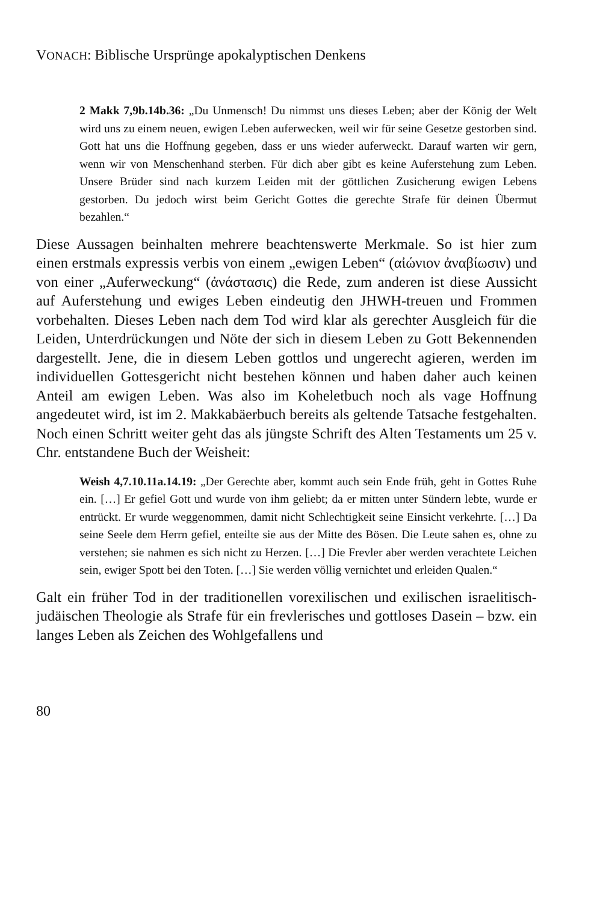VONACH: Biblische Ursprünge apokalyptischen Denkens
2 Makk 7,9b.14b.36: „Du Unmensch! Du nimmst uns dieses Leben; aber der König der Welt wird uns zu einem neuen, ewigen Leben auferwecken, weil wir für seine Gesetze gestorben sind. Gott hat uns die Hoffnung gegeben, dass er uns wieder auferweckt. Darauf warten wir gern, wenn wir von Menschenhand sterben. Für dich aber gibt es keine Auferstehung zum Leben. Unsere Brüder sind nach kurzem Leiden mit der göttlichen Zusicherung ewigen Lebens gestorben. Du jedoch wirst beim Gericht Gottes die gerechte Strafe für deinen Übermut bezahlen.“
Diese Aussagen beinhalten mehrere beachtenswerte Merkmale. So ist hier zum einen erstmals expressis verbis von einem „ewigen Leben“ (αἰώνιον ἀναβίωσιν) und von einer „Auferweckung“ (ἀνάστασις) die Rede, zum anderen ist diese Aussicht auf Auferstehung und ewiges Leben eindeutig den JHWH-treuen und Frommen vorbehalten. Dieses Leben nach dem Tod wird klar als gerechter Ausgleich für die Leiden, Unterdrückungen und Nöte der sich in diesem Leben zu Gott Bekennenden dargestellt. Jene, die in diesem Leben gottlos und ungerecht agieren, werden im individuellen Gottesgericht nicht bestehen können und haben daher auch keinen Anteil am ewigen Leben. Was also im Koheletbuch noch als vage Hoffnung angedeutet wird, ist im 2. Makkabäerbuch bereits als geltende Tatsache festgehalten. Noch einen Schritt weiter geht das als jüngste Schrift des Alten Testaments um 25 v. Chr. entstandene Buch der Weisheit:
Weish 4,7.10.11a.14.19: „Der Gerechte aber, kommt auch sein Ende früh, geht in Gottes Ruhe ein. […] Er gefiel Gott und wurde von ihm geliebt; da er mitten unter Sündern lebte, wurde er entrückt. Er wurde weggenommen, damit nicht Schlechtigkeit seine Einsicht verkehrte. […] Da seine Seele dem Herrn gefiel, enteilte sie aus der Mitte des Bösen. Die Leute sahen es, ohne zu verstehen; sie nahmen es sich nicht zu Herzen. […] Die Frevler aber werden verachtete Leichen sein, ewiger Spott bei den Toten. […] Sie werden völlig vernichtet und erleiden Qualen.“
Galt ein früher Tod in der traditionellen vorexilischen und exilischen israelitisch-judäischen Theologie als Strafe für ein frevlerisches und gottloses Dasein – bzw. ein langes Leben als Zeichen des Wohlgefallens und
80